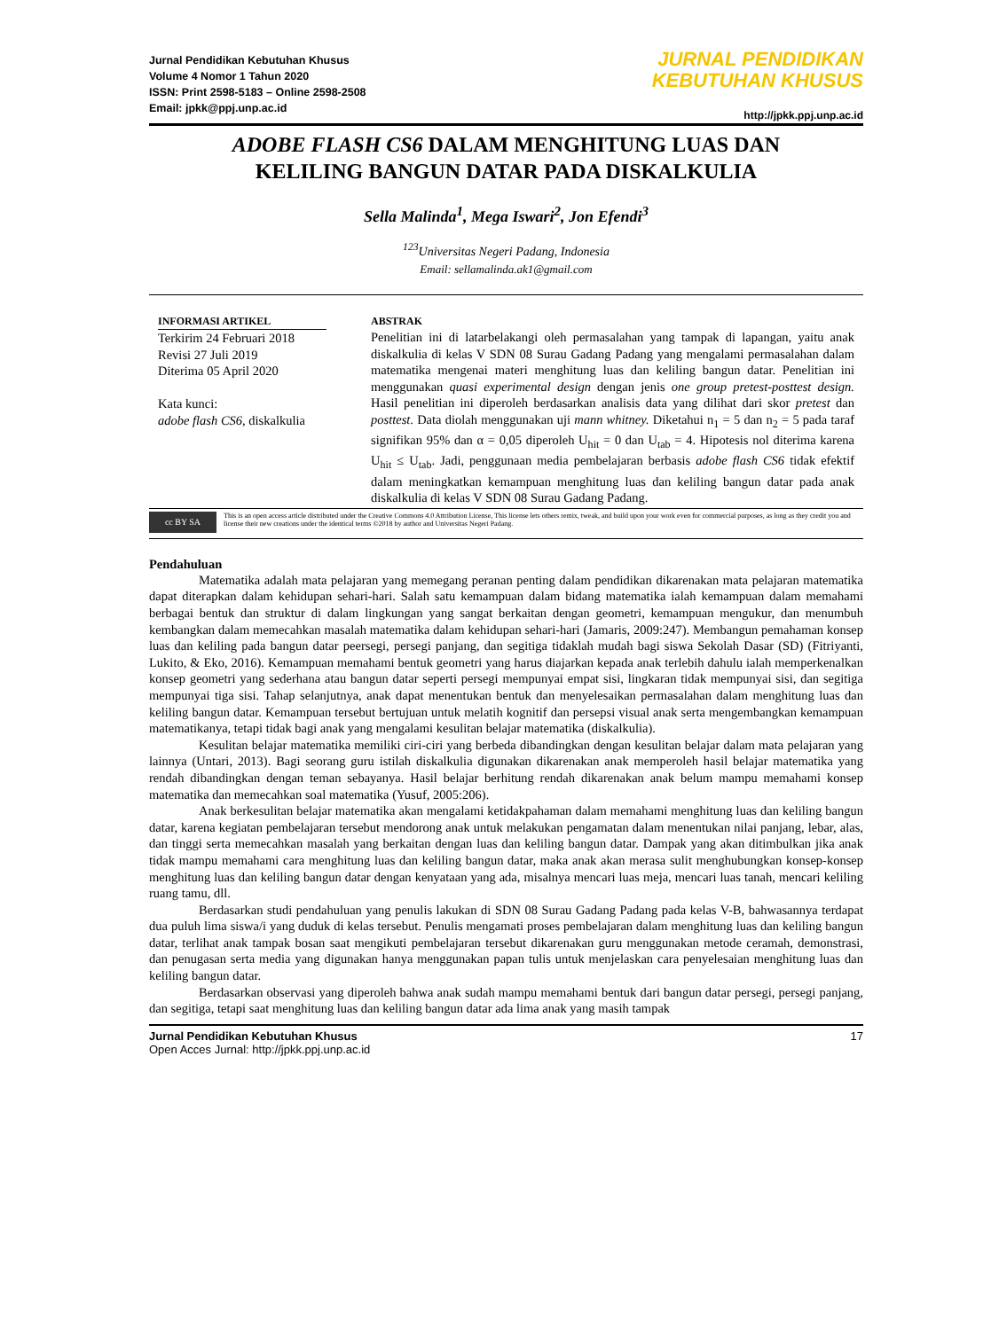Jurnal Pendidikan Kebutuhan Khusus
Volume 4 Nomor 1 Tahun 2020
ISSN: Print 2598-5183 – Online 2598-2508
Email: jpkk@ppj.unp.ac.id
JURNAL PENDIDIKAN
KEBUTUHAN KHUSUS
http://jpkk.ppj.unp.ac.id
ADOBE FLASH CS6 DALAM MENGHITUNG LUAS DAN
KELILING BANGUN DATAR PADA DISKALKULIA
Sella Malinda<sup>1</sup>, Mega Iswari<sup>2</sup>, Jon Efendi<sup>3</sup>
<sup>123</sup> Universitas Negeri Padang, Indonesia
Email: sellamalinda.ak1@gmail.com
INFORMASI ARTIKEL
Terkirim 24 Februari 2018
Revisi 27 Juli 2019
Diterima 05 April 2020
Kata kunci:
adobe flash CS6, diskalkulia
ABSTRAK
Penelitian ini di latarbelakangi oleh permasalahan yang tampak di lapangan, yaitu anak diskalkulia di kelas V SDN 08 Surau Gadang Padang yang mengalami permasalahan dalam matematika mengenai materi menghitung luas dan keliling bangun datar. Penelitian ini menggunakan quasi experimental design dengan jenis one group pretest-posttest design. Hasil penelitian ini diperoleh berdasarkan analisis data yang dilihat dari skor pretest dan posttest. Data diolah menggunakan uji mann whitney. Diketahui n<sub>1</sub> = 5 dan n<sub>2</sub> = 5 pada taraf signifikan 95% dan α = 0,05 diperoleh U<sub>hit</sub> = 0 dan U<sub>tab</sub> = 4. Hipotesis nol diterima karena U<sub>hit</sub> ≤ U<sub>tab</sub>. Jadi, penggunaan media pembelajaran berbasis adobe flash CS6 tidak efektif dalam meningkatkan kemampuan menghitung luas dan keliling bangun datar pada anak diskalkulia di kelas V SDN 08 Surau Gadang Padang.
cc BY SA
This is an open access article distributed under the Creative Commons 4.0 Attribution License, This license lets others remix, tweak, and build upon your work even for commercial purposes, as long as they credit you and license their new creations under the identical terms ©2018 by author and Universitas Negeri Padang.
Pendahuluan
Matematika adalah mata pelajaran yang memegang peranan penting dalam pendidikan dikarenakan mata pelajaran matematika dapat diterapkan dalam kehidupan sehari-hari. Salah satu kemampuan dalam bidang matematika ialah kemampuan dalam memahami berbagai bentuk dan struktur di dalam lingkungan yang sangat berkaitan dengan geometri, kemampuan mengukur, dan menumbuh kembangkan dalam memecahkan masalah matematika dalam kehidupan sehari-hari (Jamaris, 2009:247). Membangun pemahaman konsep luas dan keliling pada bangun datar peersegi, persegi panjang, dan segitiga tidaklah mudah bagi siswa Sekolah Dasar (SD) (Fitriyanti, Lukito, & Eko, 2016). Kemampuan memahami bentuk geometri yang harus diajarkan kepada anak terlebih dahulu ialah memperkenalkan konsep geometri yang sederhana atau bangun datar seperti persegi mempunyai empat sisi, lingkaran tidak mempunyai sisi, dan segitiga mempunyai tiga sisi. Tahap selanjutnya, anak dapat menentukan bentuk dan menyelesaikan permasalahan dalam menghitung luas dan keliling bangun datar. Kemampuan tersebut bertujuan untuk melatih kognitif dan persepsi visual anak serta mengembangkan kemampuan matematikanya, tetapi tidak bagi anak yang mengalami kesulitan belajar matematika (diskalkulia).
Kesulitan belajar matematika memiliki ciri-ciri yang berbeda dibandingkan dengan kesulitan belajar dalam mata pelajaran yang lainnya (Untari, 2013). Bagi seorang guru istilah diskalkulia digunakan dikarenakan anak memperoleh hasil belajar matematika yang rendah dibandingkan dengan teman sebayanya. Hasil belajar berhitung rendah dikarenakan anak belum mampu memahami konsep matematika dan memecahkan soal matematika (Yusuf, 2005:206).
Anak berkesulitan belajar matematika akan mengalami ketidakpahaman dalam memahami menghitung luas dan keliling bangun datar, karena kegiatan pembelajaran tersebut mendorong anak untuk melakukan pengamatan dalam menentukan nilai panjang, lebar, alas, dan tinggi serta memecahkan masalah yang berkaitan dengan luas dan keliling bangun datar. Dampak yang akan ditimbulkan jika anak tidak mampu memahami cara menghitung luas dan keliling bangun datar, maka anak akan merasa sulit menghubungkan konsep-konsep menghitung luas dan keliling bangun datar dengan kenyataan yang ada, misalnya mencari luas meja, mencari luas tanah, mencari keliling ruang tamu, dll.
Berdasarkan studi pendahuluan yang penulis lakukan di SDN 08 Surau Gadang Padang pada kelas V-B, bahwasannya terdapat dua puluh lima siswa/i yang duduk di kelas tersebut. Penulis mengamati proses pembelajaran dalam menghitung luas dan keliling bangun datar, terlihat anak tampak bosan saat mengikuti pembelajaran tersebut dikarenakan guru menggunakan metode ceramah, demonstrasi, dan penugasan serta media yang digunakan hanya menggunakan papan tulis untuk menjelaskan cara penyelesaian menghitung luas dan keliling bangun datar.
Berdasarkan observasi yang diperoleh bahwa anak sudah mampu memahami bentuk dari bangun datar persegi, persegi panjang, dan segitiga, tetapi saat menghitung luas dan keliling bangun datar ada lima anak yang masih tampak
Jurnal Pendidikan Kebutuhan Khusus
Open Acces Jurnal: http://jpkk.ppj.unp.ac.id
17